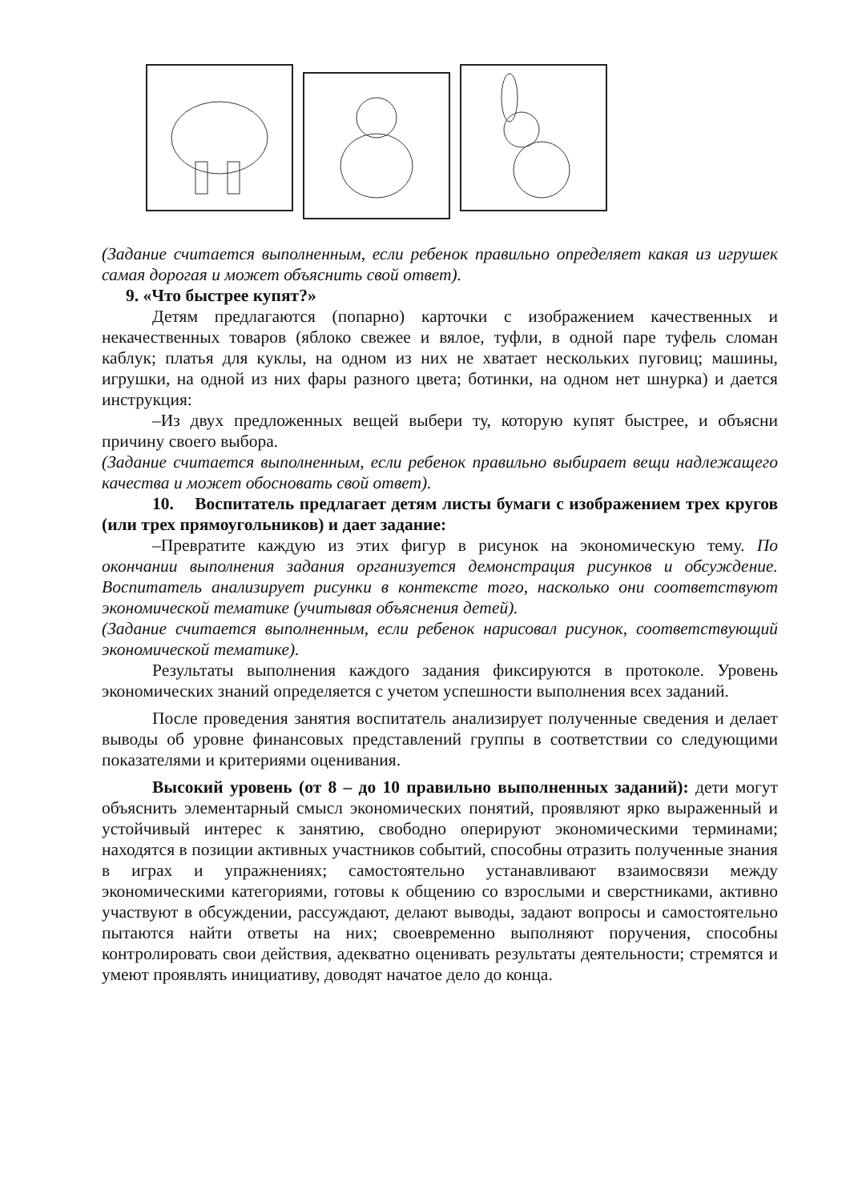(Задание считается выполненным, если ребенок правильно определяет какая из игрушек самая дорогая и может объяснить свой ответ).
9. «Что быстрее купят?»
Детям предлагаются (попарно) карточки с изображением качественных и некачественных товаров (яблоко свежее и вялое, туфли, в одной паре туфель сломан каблук; платья для куклы, на одном из них не хватает нескольких пуговиц; машины, игрушки, на одной из них фары разного цвета; ботинки, на одном нет шнурка) и дается инструкция:
–Из двух предложенных вещей выбери ту, которую купят быстрее, и объясни причину своего выбора.
(Задание считается выполненным, если ребенок правильно выбирает вещи надлежащего качества и может обосновать свой ответ).
10. Воспитатель предлагает детям листы бумаги с изображением трех кругов (или трех прямоугольников) и дает задание:
–Превратите каждую из этих фигур в рисунок на экономическую тему. По окончании выполнения задания организуется демонстрация рисунков и обсуждение. Воспитатель анализирует рисунки в контексте того, насколько они соответствуют экономической тематике (учитывая объяснения детей).
(Задание считается выполненным, если ребенок нарисовал рисунок, соответствующий экономической тематике).
Результаты выполнения каждого задания фиксируются в протоколе. Уровень экономических знаний определяется с учетом успешности выполнения всех заданий.
После проведения занятия воспитатель анализирует полученные сведения и делает выводы об уровне финансовых представлений группы в соответствии со следующими показателями и критериями оценивания.
Высокий уровень (от 8 – до 10 правильно выполненных заданий): дети могут объяснить элементарный смысл экономических понятий, проявляют ярко выраженный и устойчивый интерес к занятию, свободно оперируют экономическими терминами; находятся в позиции активных участников событий, способны отразить полученные знания в играх и упражнениях; самостоятельно устанавливают взаимосвязи между экономическими категориями, готовы к общению со взрослыми и сверстниками, активно участвуют в обсуждении, рассуждают, делают выводы, задают вопросы и самостоятельно пытаются найти ответы на них; своевременно выполняют поручения, способны контролировать свои действия, адекватно оценивать результаты деятельности; стремятся и умеют проявлять инициативу, доводят начатое дело до конца.